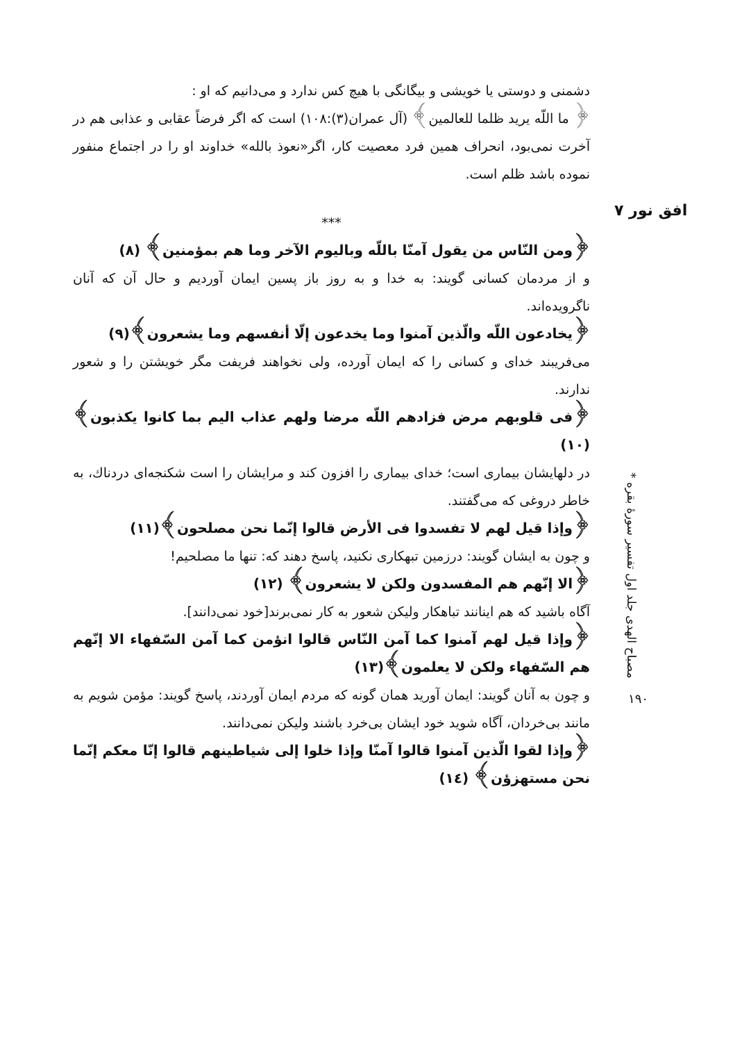افق نور ۷
دشمنی و دوستی یا خویشی و بیگانگی با هیچ کس ندارد و می‌دانیم که او :
﴿ ما اللّه یرید ظلما للعالمین﴾ (آل عمران(۳):۱۰۸) است که اگر فرضاً عقابی و عذابی هم در آخرت نمی‌بود، انحراف همین فرد معصیت کار، اگر«نعوذ بالله» خداوند او را در اجتماع منفور نموده باشد ظلم است.
***
﴿ومن النّاس من یقول آمنّا باللّه وبالیوم الآخر وما هم بمؤمنین﴾ (۸)
و از مردمان کسانی گویند: به خدا و به روز باز پسین ایمان آوردیم و حال آن که آنان ناگرویده‌اند.
﴿یخادعون اللّه والّذین آمنوا وما یخدعون إلّا أنفسهم وما یشعرون﴾(۹)
می‌فریبند خدای و کسانی را که ایمان آورده، ولی نخواهند فریفت مگر خویشتن را و شعور ندارند.
﴿فی قلوبهم مرض فزادهم اللّه مرضا ولهم عذاب الیم بما کانوا یکذبون﴾ (۱۰)
در دلهایشان بیماری است؛ خدای بیماری را افزون کند و مرایشان را است شکنجه‌ای دردناك، به خاطر دروغی که می‌گفتند.
﴿وإذا قیل لهم لا تفسدوا فی الأرض قالوا إنّما نحن مصلحون﴾(۱۱)
و چون به ایشان گویند: درزمین تبهکاری نکنید، پاسخ دهند که: تنها ما مصلحیم!
﴿الا إنّهم هم المفسدون ولکن لا یشعرون﴾ (۱۲)
آگاه باشید که هم اینانند تباهکار ولیکن شعور به کار نمی‌برند[خود نمی‌دانند].
﴿وإذا قیل لهم آمنوا کما آمن النّاس قالوا انؤمن کما آمن السّفهاء الا إنّهم هم السّفهاء ولکن لا یعلمون﴾(۱۳)
و چون به آنان گویند: ایمان آورید همان گونه که مردم ایمان آوردند، پاسخ گویند: مؤمن شویم به مانند بی‌خردان، آگاه شوید خود ایشان بی‌خرد باشند ولیکن نمی‌دانند.
﴿وإذا لقوا الّذین آمنوا قالوا آمنّا وإذا خلوا إلی شیاطینهم قالوا إنّا معکم إنّما نحن مستهزؤن﴾ (۱٤)
مصباح الهدی جلد اول تفسیر سورهٔ بقره *
۱۹۰